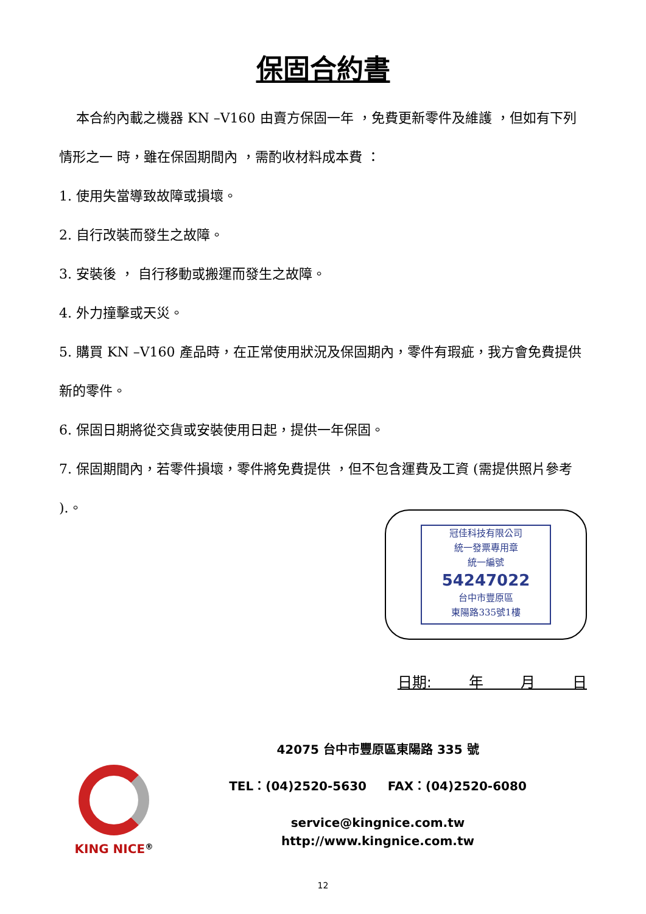保固合約書
本合約內載之機器 KN –V160 由賣方保固一年 ，免費更新零件及維護 ，但如有下列情形之一 時，雖在保固期間內 ，需酌收材料成本費 ：
1. 使用失當導致故障或損壞。
2. 自行改裝而發生之故障。
3. 安裝後 ， 自行移動或搬運而發生之故障。
4. 外力撞擊或天災。
5. 購買 KN –V160 產品時，在正常使用狀況及保固期內，零件有瑕疵，我方會免費提供新的零件。
6. 保固日期將從交貨或安裝使用日起，提供一年保固。
7. 保固期間內，若零件損壞，零件將免費提供 ，但不包含運費及工資 (需提供照片參考 ).。
冠佳科技有限公司
統一發票專用章
統一編號
54247022
台中市豐原區
東陽路335號1樓
日期: 年 月 日
KING NICE<sup>®</sup>
42075 台中市豐原區東陽路 335 號
TEL：(04)2520-5630 FAX：(04)2520-6080
service@kingnice.com.tw
http://www.kingnice.com.tw
12